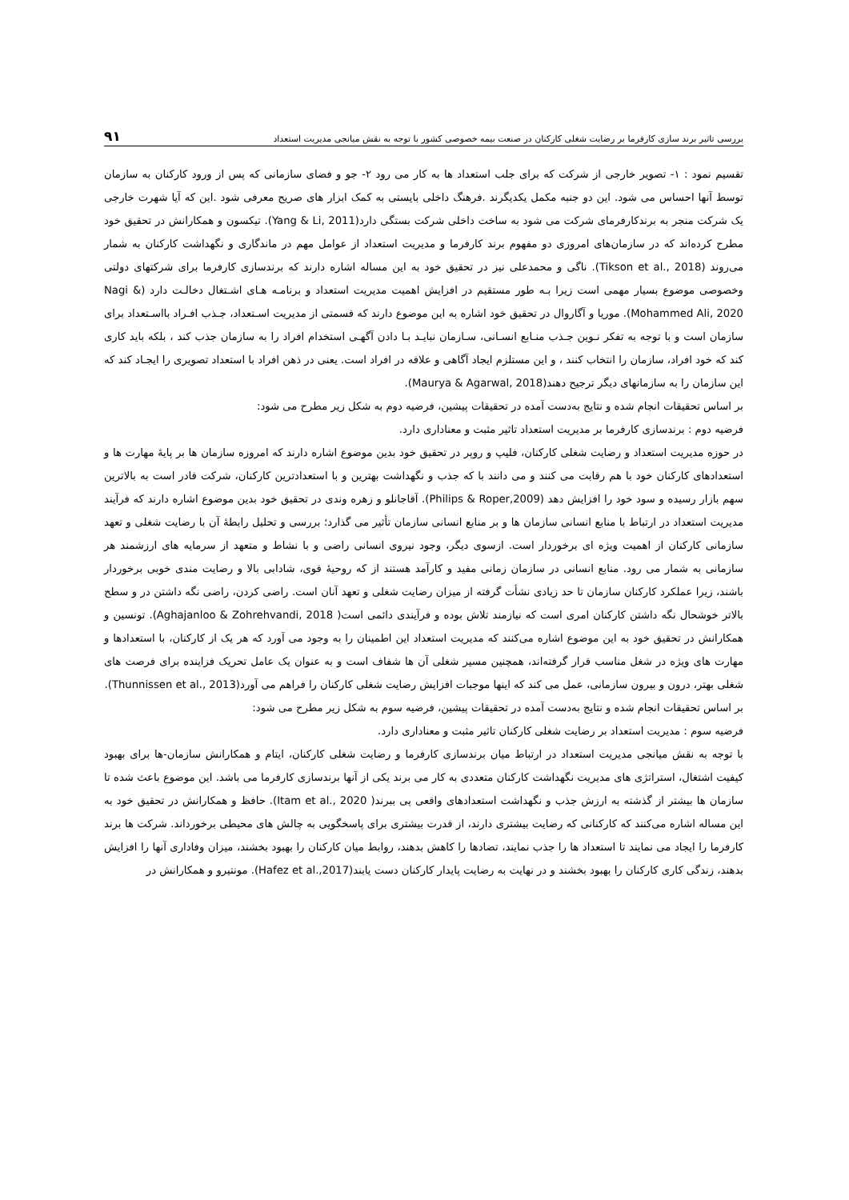بررسی تاثیر برند سازی کارفرما بر رضایت شغلی کارکنان در صنعت بیمه خصوصی کشور با توجه به نقش میانجی مدیریت استعداد ۹۱
تقسیم نمود : ۱- تصویر خارجی از شرکت که برای جلب استعداد ها به کار می رود ۲- جو و فضای سازمانی که پس از ورود کارکنان به سازمان توسط آنها احساس می شود. این دو جنبه مکمل یکدیگرند .فرهنگ داخلی بایستی به کمک ابزار های صریح معرفی شود .این که آیا شهرت خارجی یک شرکت منجر به برندکارفرمای شرکت می شود به ساخت داخلی شرکت بستگی دارد(Yang & Li, 2011). تیکسون و همکارانش در تحقیق خود مطرح کرده‌اند که در سازمان‌های امروزی دو مفهوم برند کارفرما و مدیریت استعداد از عوامل مهم در ماندگاری و نگهداشت کارکنان به شمار می‌روند (Tikson et al., 2018). ناگی و محمدعلی نیز در تحقیق خود به این مساله اشاره دارند که برندسازی کارفرما برای شرکتهای دولتی وخصوصی موضوع بسیار مهمی است زیرا بـه طور مستقیم در افزایش اهمیت مدیریت استعداد و برنامـه هـای اشـتغال دخالـت دارد (Nagi & Mohammed Ali, 2020). موریا و آگاروال در تحقیق خود اشاره به این موضوع دارند که قسمتی از مدیریت اسـتعداد، جـذب افـراد بااسـتعداد برای سازمان است و با توجه به تفکر نـوین جـذب منـابع انسـانی، سـازمان نبایـد بـا دادن آگهـی استخدام افراد را به سازمان جذب کند ، بلکه باید کاری کند که خود افراد، سازمان را انتخاب کنند ، و این مستلزم ایجاد آگاهی و علاقه در افراد است. یعنی در ذهن افراد با استعداد تصویری را ایجـاد کند که این سازمان را به سازمانهای دیگر ترجیح دهند(Maurya & Agarwal, 2018).
بر اساس تحقیقات انجام شده و نتایج به‌دست آمده در تحقیقات پیشین، فرضیه دوم به شکل زیر مطرح می شود:
فرضیه دوم : برندسازی کارفرما بر مدیریت استعداد تاثیر مثبت و معناداری دارد.
در حوزه مدیریت استعداد و رضایت شغلی کارکنان، فلیپ و روپر در تحقیق خود بدین موضوع اشاره دارند که امروزه سازمان ها بر پایهٔ مهارت ها و استعدادهای کارکنان خود با هم رقابت می کنند و می دانند با که جذب و نگهداشت بهترین و با استعدادترین کارکنان، شرکت قادر است به بالاترین سهم بازار رسیده و سود خود را افزایش دهد (Philips & Roper,2009). آقاجانلو و زهره وندی در تحقیق خود بدین موضوع اشاره دارند که فرآیند مدیریت استعداد در ارتباط با منابع انسانی سازمان ها و بر منابع انسانی سازمان تأثیر می گذارد؛ بررسی و تحلیل رابطهٔ آن با رضایت شغلی و تعهد سازمانی کارکنان از اهمیت ویژه ای برخوردار است. ازسوی دیگر، وجود نیروی انسانی راضی و با نشاط و متعهد از سرمایه های ارزشمند هر سازمانی به شمار می رود. منابع انسانی در سازمان زمانی مفید و کارآمد هستند از که روحیهٔ قوی، شادابی بالا و رضایت مندی خوبی برخوردار باشند، زیرا عملکرد کارکنان سازمان تا حد زیادی نشأت گرفته از میزان رضایت شغلی و تعهد آنان است. راضی کردن، راضی نگه داشتن در و سطح بالاتر خوشحال نگه داشتن کارکنان امری است که نیازمند تلاش بوده و فرآیندی دائمی است( Aghajanloo & Zohrehvandi, 2018). تونسین و همکارانش در تحقیق خود به این موضوع اشاره می‌کنند که مدیریت استعداد این اطمینان را به وجود می آورد که هر یک از کارکنان، با استعدادها و مهارت های ویژه در شغل مناسب قرار گرفته‌اند، همچنین مسیر شغلی آن ها شفاف است و به عنوان یک عامل تحریک فزاینده برای فرصت های شغلی بهتر، درون و بیرون سازمانی، عمل می کند که اینها موجبات افزایش رضایت شغلی کارکنان را فراهم می آورد(Thunnissen et al., 2013).
بر اساس تحقیقات انجام شده و نتایج به‌دست آمده در تحقیقات پیشین، فرضیه سوم به شکل زیر مطرح می شود:
فرضیه سوم : مدیریت استعداد بر رضایت شغلی کارکنان تاثیر مثبت و معناداری دارد.
با توجه به نقش میانجی مدیریت استعداد در ارتباط میان برندسازی کارفرما و رضایت شغلی کارکنان، ایتام و همکارانش سازمان-ها برای بهبود کیفیت اشتغال، استراتژی های مدیریت نگهداشت کارکنان متعددی به کار می برند یکی از آنها برندسازی کارفرما می باشد. این موضوع باعث شده تا سازمان ها بیشتر از گذشته به ارزش جذب و نگهداشت استعدادهای واقعی پی ببرند( Itam et al., 2020). حافظ و همکارانش در تحقیق خود به این مساله اشاره می‌کنند که کارکنانی که رضایت بیشتری دارند، از قدرت بیشتری برای پاسخگویی به چالش های محیطی برخورداند. شرکت ها برند کارفرما را ایجاد می نمایند تا استعداد ها را جذب نمایند، تضادها را کاهش بدهند، روابط میان کارکنان را بهبود بخشند، میزان وفاداری آنها را افزایش بدهند، زندگی کاری کارکنان را بهبود بخشند و در نهایت به رضایت پایدار کارکنان دست یابند(Hafez et al.,2017). مونتیرو و همکارانش در